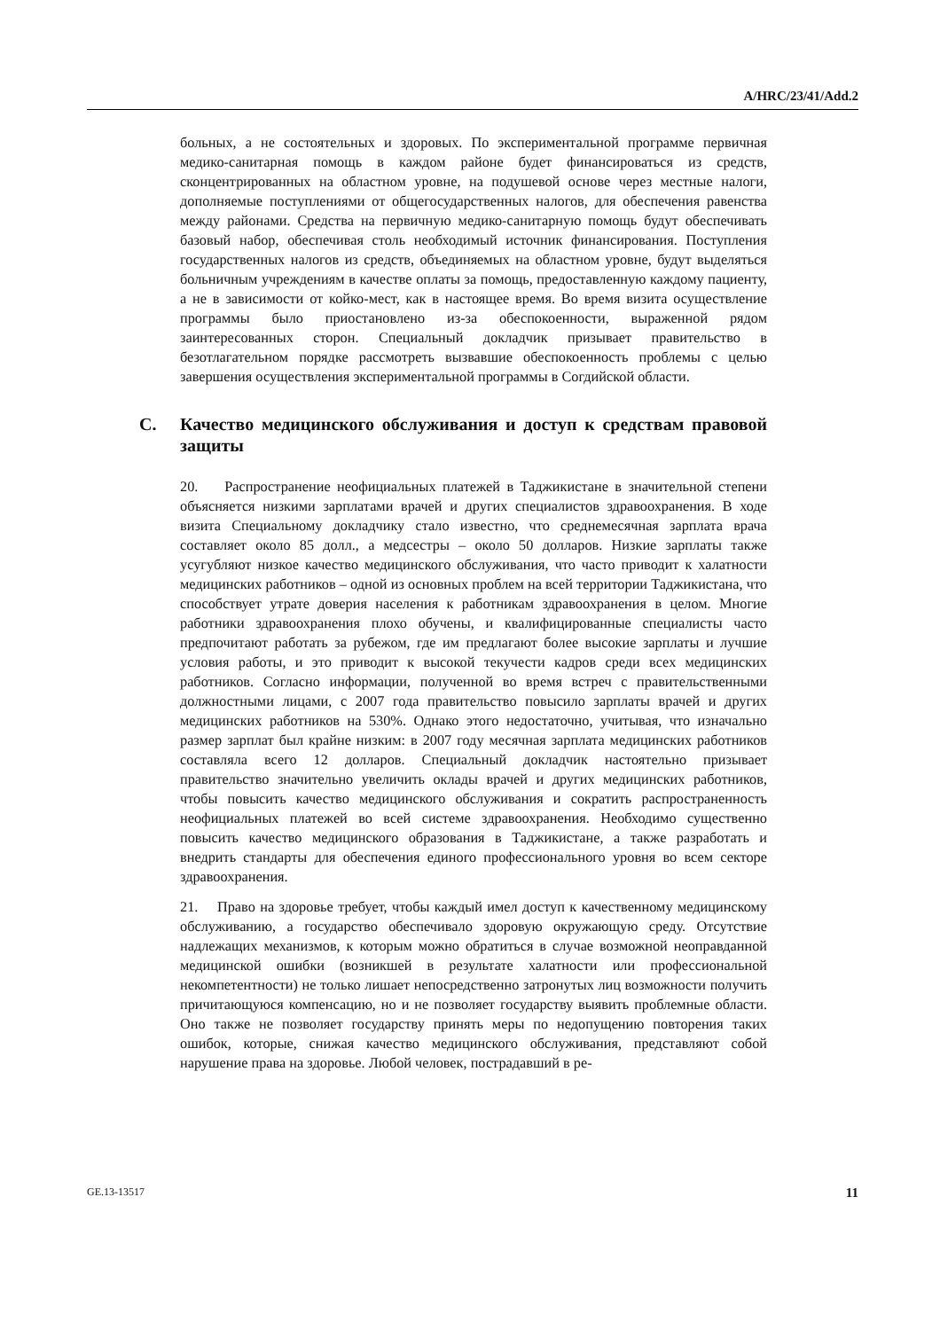A/HRC/23/41/Add.2
больных, а не состоятельных и здоровых. По экспериментальной программе первичная медико-санитарная помощь в каждом районе будет финансироваться из средств, сконцентрированных на областном уровне, на подушевой основе через местные налоги, дополняемые поступлениями от общегосударственных налогов, для обеспечения равенства между районами. Средства на первичную медико-санитарную помощь будут обеспечивать базовый набор, обеспечивая столь необходимый источник финансирования. Поступления государственных налогов из средств, объединяемых на областном уровне, будут выделяться больничным учреждениям в качестве оплаты за помощь, предоставленную каждому пациенту, а не в зависимости от койко-мест, как в настоящее время. Во время визита осуществление программы было приостановлено из-за обеспокоенности, выраженной рядом заинтересованных сторон. Специальный докладчик призывает правительство в безотлагательном порядке рассмотреть вызвавшие обеспокоенность проблемы с целью завершения осуществления экспериментальной программы в Согдийской области.
C. Качество медицинского обслуживания и доступ к средствам правовой защиты
20. Распространение неофициальных платежей в Таджикистане в значительной степени объясняется низкими зарплатами врачей и других специалистов здравоохранения. В ходе визита Специальному докладчику стало известно, что среднемесячная зарплата врача составляет около 85 долл., а медсестры – около 50 долларов. Низкие зарплаты также усугубляют низкое качество медицинского обслуживания, что часто приводит к халатности медицинских работников – одной из основных проблем на всей территории Таджикистана, что способствует утрате доверия населения к работникам здравоохранения в целом. Многие работники здравоохранения плохо обучены, и квалифицированные специалисты часто предпочитают работать за рубежом, где им предлагают более высокие зарплаты и лучшие условия работы, и это приводит к высокой текучести кадров среди всех медицинских работников. Согласно информации, полученной во время встреч с правительственными должностными лицами, с 2007 года правительство повысило зарплаты врачей и других медицинских работников на 530%. Однако этого недостаточно, учитывая, что изначально размер зарплат был крайне низким: в 2007 году месячная зарплата медицинских работников составляла всего 12 долларов. Специальный докладчик настоятельно призывает правительство значительно увеличить оклады врачей и других медицинских работников, чтобы повысить качество медицинского обслуживания и сократить распространенность неофициальных платежей во всей системе здравоохранения. Необходимо существенно повысить качество медицинского образования в Таджикистане, а также разработать и внедрить стандарты для обеспечения единого профессионального уровня во всем секторе здравоохранения.
21. Право на здоровье требует, чтобы каждый имел доступ к качественному медицинскому обслуживанию, а государство обеспечивало здоровую окружающую среду. Отсутствие надлежащих механизмов, к которым можно обратиться в случае возможной неоправданной медицинской ошибки (возникшей в результате халатности или профессиональной некомпетентности) не только лишает непосредственно затронутых лиц возможности получить причитающуюся компенсацию, но и не позволяет государству выявить проблемные области. Оно также не позволяет государству принять меры по недопущению повторения таких ошибок, которые, снижая качество медицинского обслуживания, представляют собой нарушение права на здоровье. Любой человек, пострадавший в ре-
GE.13-13517 11